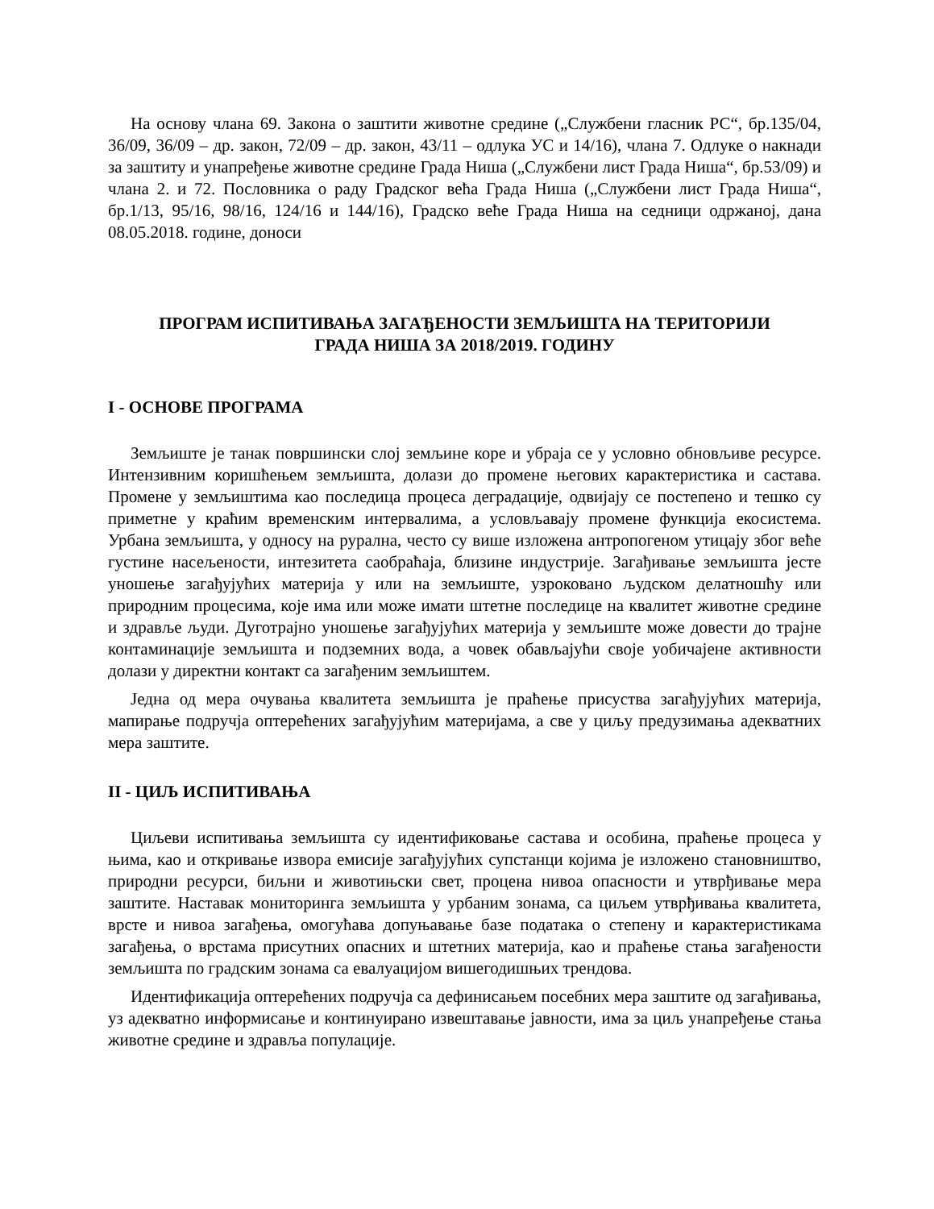На основу члана 69. Закона о заштити животне средине („Службени гласник РС“, бр.135/04, 36/09, 36/09 – др. закон, 72/09 – др. закон, 43/11 – одлука УС и 14/16), члана 7. Одлуке о накнади за заштиту и унапређење животне средине Града Ниша („Службени лист Града Ниша“, бр.53/09) и члана 2. и 72. Пословника о раду Градског већа Града Ниша („Службени лист Града Ниша“, бр.1/13, 95/16, 98/16, 124/16 и 144/16), Градско веће Града Ниша на седници одржаној, дана 08.05.2018. године, доноси
ПРОГРАМ ИСПИТИВАЊА ЗАГАЂЕНОСТИ ЗЕМЉИШТА НА ТЕРИТОРИЈИ
ГРАДА НИША ЗА 2018/2019. ГОДИНУ
I - ОСНОВЕ ПРОГРАМА
Земљиште је танак површински слој земљине коре и убраја се у условно обновљиве ресурсе. Интензивним коришћењем земљишта, долази до промене његових карактеристика и састава. Промене у земљиштима као последица процеса деградације, одвијају се постепено и тешко су приметне у краћим временским интервалима, а условљавају промене функција екосистема. Урбана земљишта, у односу на рурална, често су више изложена антропогеном утицају због веће густине насељености, интезитета саобраћаја, близине индустрије. Загађивање земљишта јесте уношење загађујућих материја у или на земљиште, узроковано људском делатношћу или природним процесима, које има или може имати штетне последице на квалитет животне средине и здравље људи. Дуготрајно уношење загађујућих материја у земљиште може довести до трајне контаминације земљишта и подземних вода, а човек обављајући своје уобичајене активности долази у директни контакт са загађеним земљиштем.
Једна од мера очувања квалитета земљишта је праћење присуства загађујућих материја, мапирање подручја оптерећених загађујућим материјама, а све у циљу предузимања адекватних мера заштите.
II - ЦИЉ ИСПИТИВАЊА
Циљеви испитивања земљишта су идентификовање састава и особина, праћење процеса у њима, као и откривање извора емисије загађујућих супстанци којима је изложено становништво, природни ресурси, биљни и животињски свет, процена нивоа опасности и утврђивање мера заштите. Наставак мониторинга земљишта у урбаним зонама, са циљем утврђивања квалитета, врсте и нивоа загађења, омогућава допуњавање базе података о степену и карактеристикама загађења, о врстама присутних опасних и штетних материја, као и праћење стања загађености земљишта по градским зонама са евалуацијом вишегодишњих трендова.
Идентификација оптерећених подручја са дефинисањем посебних мера заштите од загађивања, уз адекватно информисање и континуирано извештавање јавности, има за циљ унапређење стања животне средине и здравља популације.